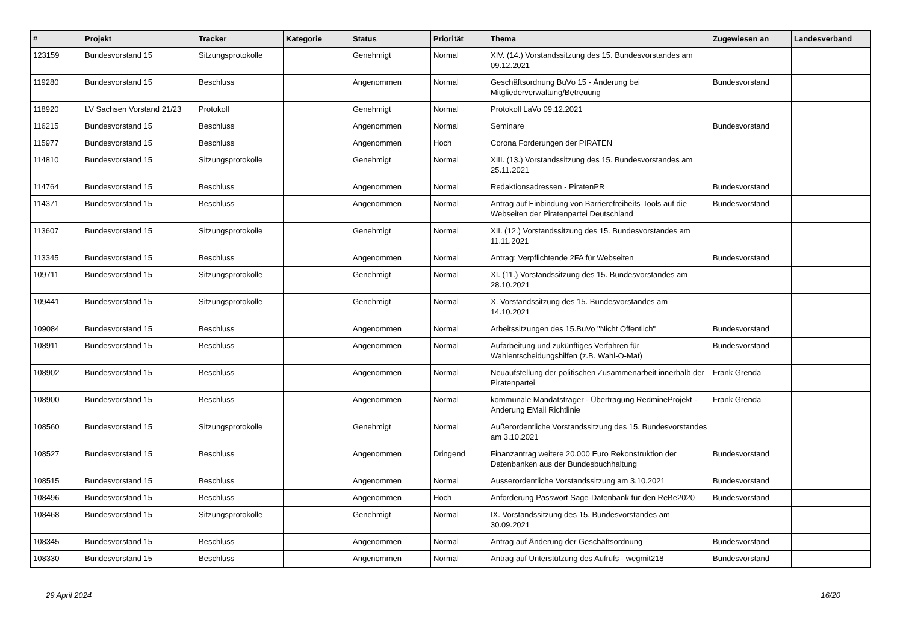| # | Projekt | Tracker | Kategorie | Status | Priorität | Thema | Zugewiesen an | Landesverband |
| --- | --- | --- | --- | --- | --- | --- | --- | --- |
| 123159 | Bundesvorstand 15 | Sitzungsprotokolle | | Genehmigt | Normal | XIV. (14.) Vorstandssitzung des 15. Bundesvorstandes am 09.12.2021 | | |
| 119280 | Bundesvorstand 15 | Beschluss | | Angenommen | Normal | Geschäftsordnung BuVo 15 - Änderung bei Mitgliederverwaltung/Betreuung | Bundesvorstand | |
| 118920 | LV Sachsen Vorstand 21/23 | Protokoll | | Genehmigt | Normal | Protokoll LaVo 09.12.2021 | | |
| 116215 | Bundesvorstand 15 | Beschluss | | Angenommen | Normal | Seminare | Bundesvorstand | |
| 115977 | Bundesvorstand 15 | Beschluss | | Angenommen | Hoch | Corona Forderungen der PIRATEN | | |
| 114810 | Bundesvorstand 15 | Sitzungsprotokolle | | Genehmigt | Normal | XIII. (13.) Vorstandssitzung des 15. Bundesvorstandes am 25.11.2021 | | |
| 114764 | Bundesvorstand 15 | Beschluss | | Angenommen | Normal | Redaktionsadressen - PiratenPR | Bundesvorstand | |
| 114371 | Bundesvorstand 15 | Beschluss | | Angenommen | Normal | Antrag auf Einbindung von Barrierefreiheits-Tools auf die Webseiten der Piratenpartei Deutschland | Bundesvorstand | |
| 113607 | Bundesvorstand 15 | Sitzungsprotokolle | | Genehmigt | Normal | XII. (12.) Vorstandssitzung des 15. Bundesvorstandes am 11.11.2021 | | |
| 113345 | Bundesvorstand 15 | Beschluss | | Angenommen | Normal | Antrag: Verpflichtende 2FA für Webseiten | Bundesvorstand | |
| 109711 | Bundesvorstand 15 | Sitzungsprotokolle | | Genehmigt | Normal | XI. (11.) Vorstandssitzung des 15. Bundesvorstandes am 28.10.2021 | | |
| 109441 | Bundesvorstand 15 | Sitzungsprotokolle | | Genehmigt | Normal | X. Vorstandssitzung des 15. Bundesvorstandes am 14.10.2021 | | |
| 109084 | Bundesvorstand 15 | Beschluss | | Angenommen | Normal | Arbeitssitzungen des 15.BuVo "Nicht Öffentlich" | Bundesvorstand | |
| 108911 | Bundesvorstand 15 | Beschluss | | Angenommen | Normal | Aufarbeitung und zukünftiges Verfahren für Wahlentscheidungshilfen (z.B. Wahl-O-Mat) | Bundesvorstand | |
| 108902 | Bundesvorstand 15 | Beschluss | | Angenommen | Normal | Neuaufstellung der politischen Zusammenarbeit innerhalb der Piratenpartei | Frank Grenda | |
| 108900 | Bundesvorstand 15 | Beschluss | | Angenommen | Normal | kommunale Mandatsträger - Übertragung RedmineProjekt - Änderung EMail Richtlinie | Frank Grenda | |
| 108560 | Bundesvorstand 15 | Sitzungsprotokolle | | Genehmigt | Normal | Außerordentliche Vorstandssitzung des 15. Bundesvorstandes am 3.10.2021 | | |
| 108527 | Bundesvorstand 15 | Beschluss | | Angenommen | Dringend | Finanzantrag weitere 20.000 Euro Rekonstruktion der Datenbanken aus der Bundesbuchhaltung | Bundesvorstand | |
| 108515 | Bundesvorstand 15 | Beschluss | | Angenommen | Normal | Ausserordentliche Vorstandssitzung am 3.10.2021 | Bundesvorstand | |
| 108496 | Bundesvorstand 15 | Beschluss | | Angenommen | Hoch | Anforderung Passwort Sage-Datenbank für den ReBe2020 | Bundesvorstand | |
| 108468 | Bundesvorstand 15 | Sitzungsprotokolle | | Genehmigt | Normal | IX. Vorstandssitzung des 15. Bundesvorstandes am 30.09.2021 | | |
| 108345 | Bundesvorstand 15 | Beschluss | | Angenommen | Normal | Antrag auf Änderung der Geschäftsordnung | Bundesvorstand | |
| 108330 | Bundesvorstand 15 | Beschluss | | Angenommen | Normal | Antrag auf Unterstützung des Aufrufs - wegmit218 | Bundesvorstand | |
29 April 2024 16/20